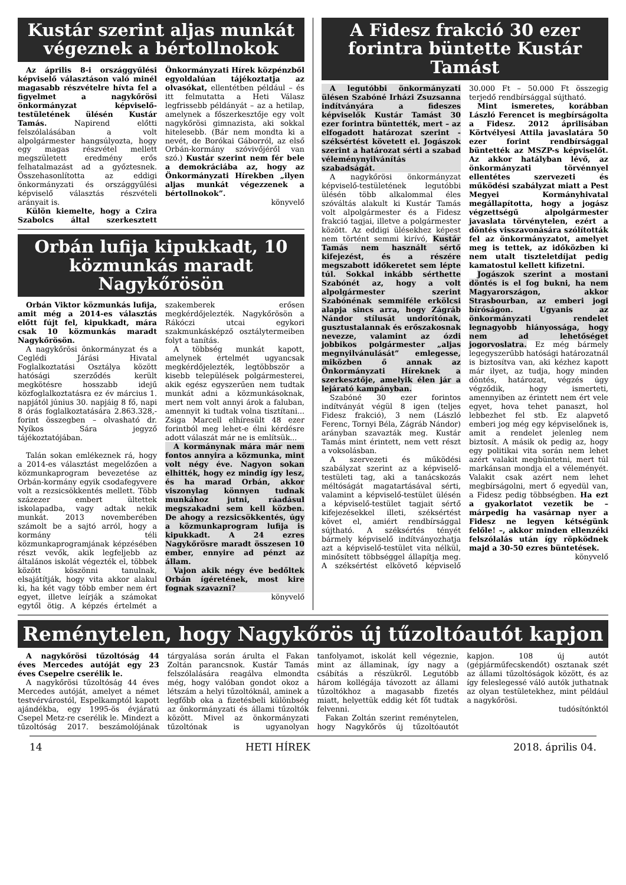Kustár szerint aljas munkát végeznek a bértollnokok
Az április 8-i országgyűlési képviselő választáson való minél magasabb részvételre hívta fel a figyelmet a nagykőrösi önkormányzat képviselő-testületének ülésén Kustár Tamás. Napirend előtti felszólalásában a volt alpolgármester hangsúlyozta, hogy egy magas részvétel mellett megszületett eredmény erős felhatalmazást ad a győztesnek. Összehasonlította az eddigi önkormányzati és országgyűlési képviselő választás részvételi arányait is.
Külön kiemelte, hogy a Czira Szabolcs által szerkesztett Önkormányzati Hírek közpénzből egyoldalúan tájékoztatja az olvasókat, ellentétben például – és itt felmutatta a Heti Válasz legfrissebb példányát – az a hetilap, amelynek a főszerkesztője egy volt nagykőrösi gimnazista, aki sokkal hitelesebb. (Bár nem mondta ki a nevét, de Borókai Gáborról, az első Orbán-kormány szóvivőjéről van szó.) Kustár szerint nem fér bele a demokráciába az, hogy az Önkormányzati Hírekben „ilyen aljas munkát végezzenek a bértollnokok”.
könyvelő
Orbán lufija kipukkadt, 10 közmunkás maradt Nagykőrösön
Orbán Viktor közmunkás lufija, amit még a 2014-es választás előtt fújt fel, kipukkadt, mára csak 10 közmunkás maradt Nagykőrösön.
A nagykőrösi önkormányzat és a Ceglédi Járási Hivatal Foglalkoztatási Osztálya között hatósági szerződés került megkötésre hosszabb idejű közfoglalkoztatásra ez év március 1. napjától június 30. napjáig 8 fő, napi 8 órás foglalkoztatására 2.863.328,- forint összegben – olvasható dr. Nyíkos Sára jegyző tájékoztatójában.
Talán sokan emlékeznek rá, hogy a 2014-es választást megelőzően a közmunkaprogram bevezetése az Orbán-kormány egyik csodafegyvere volt a rezsicsökkentés mellett. Több százezer embert ültettek iskolapadba, vagy adtak nekik munkát. 2013 novemberében számolt be a sajtó arról, hogy a kormány téli közmunkaprogramjának képzésében részt vevők, akik legfeljebb az általános iskolát végezték el, többek között köszönni tanulnak, elsajátítják, hogy vita akkor alakul ki, ha két vagy több ember nem ért egyet, illetve leírják a számokat egytől ötig. A képzés értelmét a szakemberek erősen megkérdőjelezték. Nagykőrösön a Rákóczi utcai egykori szakmunkásképző osztálytermeiben folyt a tanítás.
A többség munkát kapott, amelynek értelmét ugyancsak megkérdőjelezték, legtöbbször a kisebb települések polgármesterei, akik egész egyszerűen nem tudtak munkát adni a közmunkásoknak, mert nem volt annyi árok a faluban, amennyit ki tudtak volna tisztítani... Zsiga Marcell elhíresült 48 ezer forintból meg lehet-e élni kérdésre adott válaszát már ne is említsük...
A kormánynak mára már nem fontos annyira a közmunka, mint volt négy éve. Nagyon sokan elhitték, hogy ez mindig így lesz, és ha marad Orbán, akkor viszonylag könnyen tudnak munkához jutni, ráadásul megszakadni sem kell közben. De ahogy a rezsicsökkentés, úgy a közmunkaprogram lufija is kipukkadt. A 24 ezres Nagykőrösre maradt összesen 10 ember, ennyire ad pénzt az állam.
Vajon akik négy éve bedőltek Orbán ígéretének, most kire fognak szavazni?
könyvelő
A Fidesz frakció 30 ezer forintra büntette Kustár Tamást
A legutóbbi önkormányzati ülésen Szabóné Irházi Zsuzsanna indítványára a fideszes képviselők Kustár Tamást 30 ezer forintra büntették, mert – az elfogadott határozat szerint - széksértést követett el. Jogászok szerint a határozat sérti a szabad véleménynyilvánítás szabadságát.
A nagykőrösi önkormányzat képviselő-testületének legutóbbi ülésén több alkalommal éles szóváltás alakult ki Kustár Tamás volt alpolgármester és a Fidesz frakció tagjai, illetve a polgármester között. Az eddigi ülésekhez képest nem történt semmi kirívó, Kustár Tamás nem használt sértő kifejezést, és a részére megszabott időkeretet sem lépte túl. Sokkal inkább sérthette Szabónét az, hogy a volt alpolgármester szerint Szabónénak semmiféle erkölcsi alapja sincs arra, hogy Zágráb Nándor stílusát undorítónak, gusztustalannak és erőszakosnak nevezze, valamint az ózdi jobbikos polgármester „aljas megnyilvánulását” emlegesse, miközben ő annak az Önkormányzati Híreknek a szerkesztője, amelyik élen jár a lejárató kampányban.
Szabóné 30 ezer forintos indítványát végül 8 igen (teljes Fidesz frakció), 3 nem (László Ferenc, Tornyi Béla, Zágráb Nándor) arányban szavazták meg. Kustár Tamás mint érintett, nem vett részt a voksolásban.
A szervezeti és működési szabályzat szerint az a képviselő-testületi tag, aki a tanácskozás méltóságát magatartásával sérti, valamint a képviselő-testület ülésén a képviselő-testület tagjait sértő kifejezésekkel illeti, széksértést követ el, amiért rendbírsággal sújtható. A széksértés tényét bármely képviselő indítványozhatja azt a képviselő-testület vita nélkül, minősített többséggel állapítja meg. A széksértést elkövető képviselő 30.000 Ft – 50.000 Ft összegig terjedő rendbírsággal sújtható.
Mint ismeretes, korábban László Ferencet is megbírságolta a Fidesz. 2012 áprilisában Körtvélyesi Attila javaslatára 50 ezer forint rendbírsággal büntették az MSZP-s képviselőt. Az akkor hatályban lévő, az önkormányzati törvénnyel ellentétes szervezeti és működési szabályzat miatt a Pest Megyei Kormányhivatal megállapította, hogy a jogász végzettségű alpolgármester javaslata törvénytelen, ezért a döntés visszavonására szólították fel az önkormányzatot, amelyet meg is tettek, az időközben ki nem utalt tiszteletdíjat pedig kamatostul kellett kifizetni.
Jogászok szerint a mostani döntés is el fog bukni, ha nem Magyarországon, akkor Strasbourban, az emberi jogi bíróságon. Ugyanis az önkormányzati rendelet legnagyobb hiányossága, hogy nem ad lehetőséget jogorvoslatra. Ez még bármely legegyszerűbb hatósági határozatnál is biztosítva van, aki kézhez kapott már ilyet, az tudja, hogy minden döntés, határozat, végzés úgy végződik, hogy ismerteti, amennyiben az érintett nem ért vele egyet, hova tehet panaszt, hol lebbezhet fel stb. Ez alapvető emberi jog még egy képviselőnek is, amit a rendelet jelenleg nem biztosít. A másik ok pedig az, hogy egy politikai vita során nem lehet azért valakit megbüntetni, mert túl markánsan mondja el a véleményét. Valakit csak azért nem lehet megbírságolni, mert ő egyedül van, a Fidesz pedig többségben. Ha ezt a gyakorlatot vezetik be – márpedig ha vasárnap nyer a Fidesz ne legyen kétségünk felőle! –, akkor minden ellenzéki felszólalás után így röpködnek majd a 30-50 ezres büntetések.
könyvelő
Reménytelen, hogy Nagykőrös új tűzoltóautót kapjon
A nagykőrösi tűzoltóság 44 éves Mercedes autóját egy 23 éves Csepelre cserélik le.
A nagykőrösi tűzoltóság 44 éves Mercedes autóját, amelyet a német testvérvárostól, Espelkamptól kapott ajándékba, egy 1995-ös évjáratú Csepel Metz-re cserélik le. Mindezt a tűzoltóság 2017. beszámolójának tárgyalása során árulta el Fakan Zoltán parancsnok. Kustár Tamás felszólalására reagálva elmondta még, hogy valóban gondot okoz a létszám a helyi tűzoltóknál, aminek a legfőbb oka a fizetésbeli különbség az önkormányzati és állami tűzoltók között. Mivel az önkormányzati tűzoltónak is ugyanolyan tanfolyamot, iskolát kell végeznie, mint az államinak, így nagy a csábítás a részükről. Legutóbb három kollégája távozott az állami tűzoltókhoz a magasabb fizetés miatt, helyettük eddig két főt tudtak felvenni.
Fakan Zoltán szerint reménytelen, hogy Nagykőrös új tűzoltóautót kapjon. 108 új autót (gépjárműfecskendőt) osztanak szét az állami tűzoltóságok között, és az így feleslegessé váló autók juthatnak az olyan testületekhez, mint például a nagykőrösi.
tudósítónktól
14 HETI HÍREK 2018. április 04.